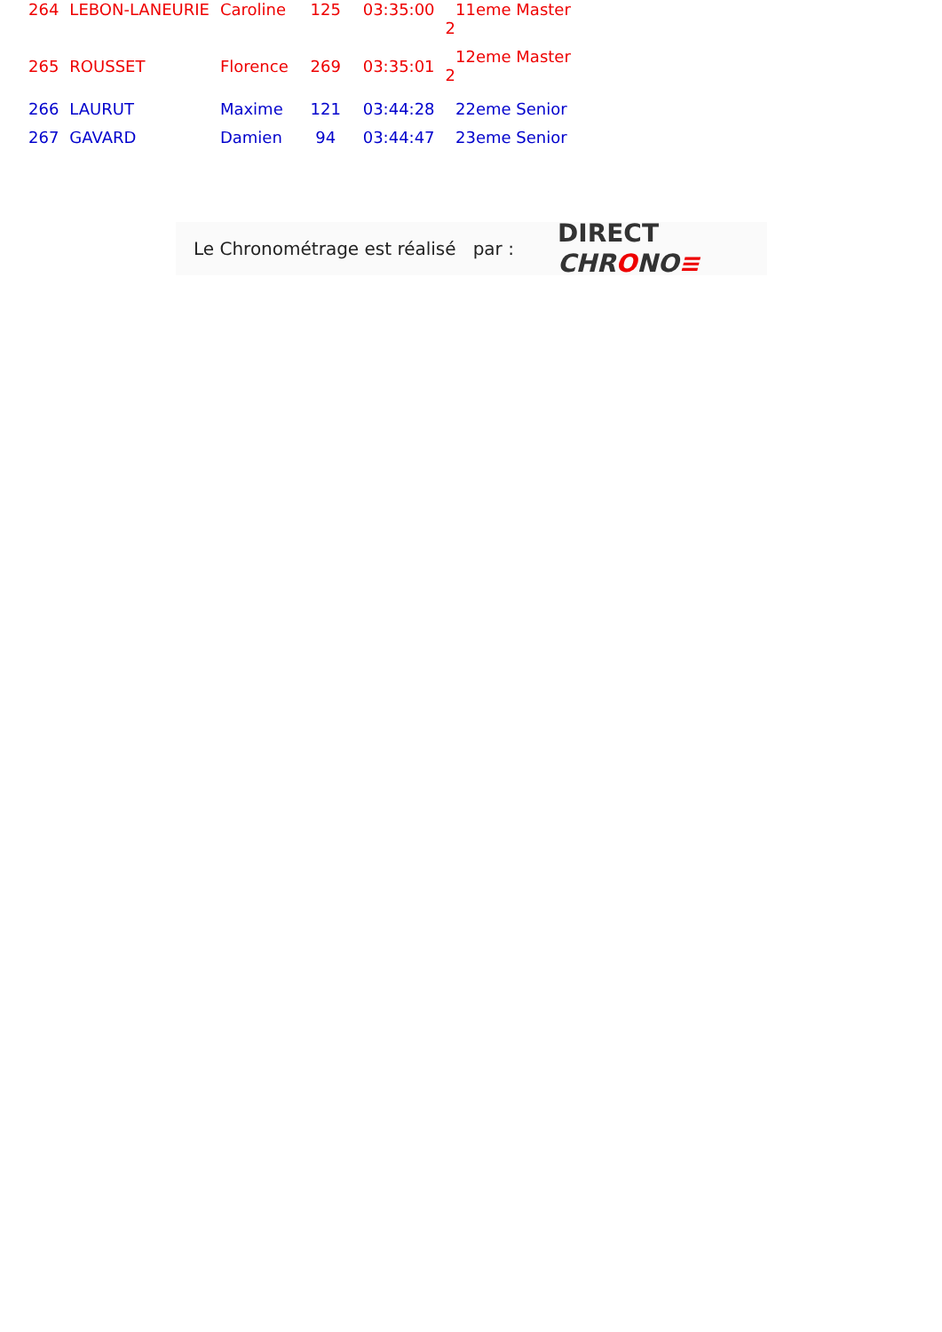| 264 | LEBON-LANEURIE | Caroline | 125 | 03:35:00 | 11eme Master 2 |
| 265 | ROUSSET | Florence | 269 | 03:35:01 | 12eme Master 2 |
| 266 | LAURUT | Maxime | 121 | 03:44:28 | 22eme Senior |
| 267 | GAVARD | Damien | 94 | 03:44:47 | 23eme Senior |
Le Chronométrage est réalisé par :
DIRECT
CHRONO≡